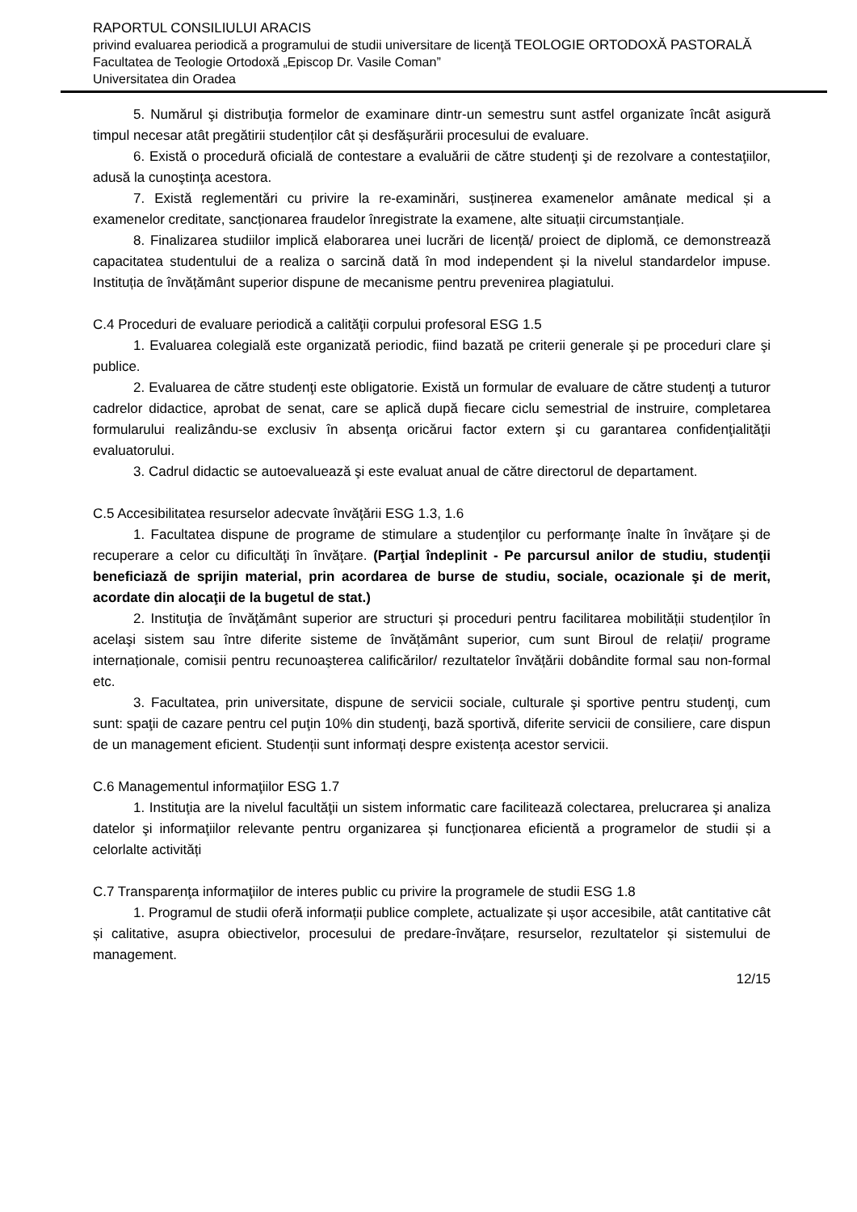RAPORTUL CONSILIULUI ARACIS
privind evaluarea periodică a programului de studii universitare de licenţă TEOLOGIE ORTODOXĂ PASTORALĂ
Facultatea de Teologie Ortodoxă „Episcop Dr. Vasile Coman”
Universitatea din Oradea
5. Numărul şi distribuţia formelor de examinare dintr-un semestru sunt astfel organizate încât asigură timpul necesar atât pregătirii studenților cât și desfășurării procesului de evaluare.
6. Există o procedură oficială de contestare a evaluării de către studenţi şi de rezolvare a contestaţiilor, adusă la cunoştinţa acestora.
7. Există reglementări cu privire la re-examinări, susținerea examenelor amânate medical și a examenelor creditate, sancționarea fraudelor înregistrate la examene, alte situații circumstanțiale.
8. Finalizarea studiilor implică elaborarea unei lucrări de licență/ proiect de diplomă, ce demonstrează capacitatea studentului de a realiza o sarcină dată în mod independent și la nivelul standardelor impuse. Instituția de învățământ superior dispune de mecanisme pentru prevenirea plagiatului.
C.4 Proceduri de evaluare periodică a calităţii corpului profesoral ESG 1.5
1. Evaluarea colegială este organizată periodic, fiind bazată pe criterii generale şi pe proceduri clare şi publice.
2. Evaluarea de către studenţi este obligatorie. Există un formular de evaluare de către studenţi a tuturor cadrelor didactice, aprobat de senat, care se aplică după fiecare ciclu semestrial de instruire, completarea formularului realizându-se exclusiv în absenţa oricărui factor extern şi cu garantarea confidenţialităţii evaluatorului.
3. Cadrul didactic se autoevaluează şi este evaluat anual de către directorul de departament.
C.5 Accesibilitatea resurselor adecvate învăţării ESG 1.3, 1.6
1. Facultatea dispune de programe de stimulare a studenţilor cu performanţe înalte în învăţare şi de recuperare a celor cu dificultăţi în învăţare. (Parţial îndeplinit - Pe parcursul anilor de studiu, studenţii beneficiază de sprijin material, prin acordarea de burse de studiu, sociale, ocazionale şi de merit, acordate din alocaţii de la bugetul de stat.)
2. Instituţia de învăţământ superior are structuri și proceduri pentru facilitarea mobilității studenților în acelaşi sistem sau între diferite sisteme de învățământ superior, cum sunt Biroul de relații/ programe internaționale, comisii pentru recunoaşterea calificărilor/ rezultatelor învățării dobândite formal sau non-formal etc.
3. Facultatea, prin universitate, dispune de servicii sociale, culturale şi sportive pentru studenţi, cum sunt: spaţii de cazare pentru cel puţin 10% din studenţi, bază sportivă, diferite servicii de consiliere, care dispun de un management eficient. Studenții sunt informați despre existența acestor servicii.
C.6 Managementul informaţiilor ESG 1.7
1. Instituţia are la nivelul facultăţii un sistem informatic care facilitează colectarea, prelucrarea şi analiza datelor şi informaţiilor relevante pentru organizarea și funcționarea eficientă a programelor de studii și a celorlalte activități
C.7 Transparenţa informaţiilor de interes public cu privire la programele de studii ESG 1.8
1. Programul de studii oferă informații publice complete, actualizate și ușor accesibile, atât cantitative cât și calitative, asupra obiectivelor, procesului de predare-învățare, resurselor, rezultatelor și sistemului de management.
12/15